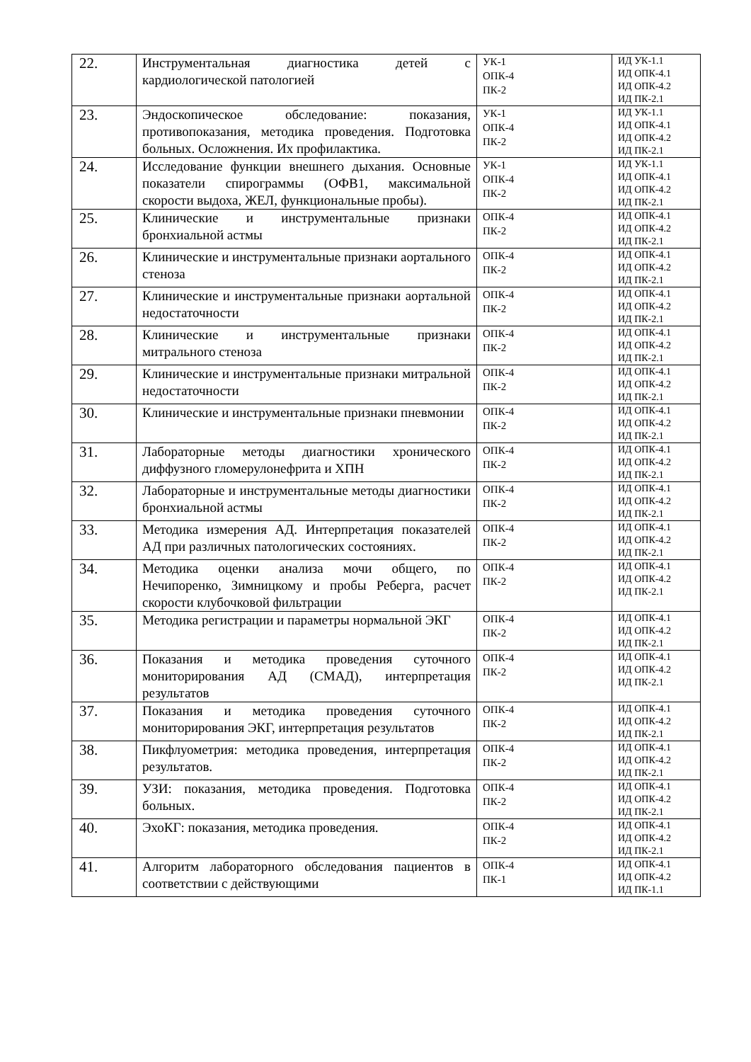| 22. | Инструментальная диагностика детей с кардиологической патологией | УК-1 ОПК-4 ПК-2 | ИД УК-1.1 ИД ОПК-4.1 ИД ОПК-4.2 ИД ПК-2.1 |
| 23. | Эндоскопическое обследование: показания, противопоказания, методика проведения. Подготовка больных. Осложнения. Их профилактика. | УК-1 ОПК-4 ПК-2 | ИД УК-1.1 ИД ОПК-4.1 ИД ОПК-4.2 ИД ПК-2.1 |
| 24. | Исследование функции внешнего дыхания. Основные показатели спирограммы (ОФВ1, максимальной скорости выдоха, ЖЕЛ, функциональные пробы). | УК-1 ОПК-4 ПК-2 | ИД УК-1.1 ИД ОПК-4.1 ИД ОПК-4.2 ИД ПК-2.1 |
| 25. | Клинические и инструментальные признаки бронхиальной астмы | ОПК-4 ПК-2 | ИД ОПК-4.1 ИД ОПК-4.2 ИД ПК-2.1 |
| 26. | Клинические и инструментальные признаки аортального стеноза | ОПК-4 ПК-2 | ИД ОПК-4.1 ИД ОПК-4.2 ИД ПК-2.1 |
| 27. | Клинические и инструментальные признаки аортальной недостаточности | ОПК-4 ПК-2 | ИД ОПК-4.1 ИД ОПК-4.2 ИД ПК-2.1 |
| 28. | Клинические и инструментальные признаки митрального стеноза | ОПК-4 ПК-2 | ИД ОПК-4.1 ИД ОПК-4.2 ИД ПК-2.1 |
| 29. | Клинические и инструментальные признаки митральной недостаточности | ОПК-4 ПК-2 | ИД ОПК-4.1 ИД ОПК-4.2 ИД ПК-2.1 |
| 30. | Клинические и инструментальные признаки пневмонии | ОПК-4 ПК-2 | ИД ОПК-4.1 ИД ОПК-4.2 ИД ПК-2.1 |
| 31. | Лабораторные методы диагностики хронического диффузного гломерулонефрита и ХПН | ОПК-4 ПК-2 | ИД ОПК-4.1 ИД ОПК-4.2 ИД ПК-2.1 |
| 32. | Лабораторные и инструментальные методы диагностики бронхиальной астмы | ОПК-4 ПК-2 | ИД ОПК-4.1 ИД ОПК-4.2 ИД ПК-2.1 |
| 33. | Методика измерения АД. Интерпретация показателей АД при различных патологических состояниях. | ОПК-4 ПК-2 | ИД ОПК-4.1 ИД ОПК-4.2 ИД ПК-2.1 |
| 34. | Методика оценки анализа мочи общего, по Нечипоренко, Зимницкому и пробы Реберга, расчет скорости клубочковой фильтрации | ОПК-4 ПК-2 | ИД ОПК-4.1 ИД ОПК-4.2 ИД ПК-2.1 |
| 35. | Методика регистрации и параметры нормальной ЭКГ | ОПК-4 ПК-2 | ИД ОПК-4.1 ИД ОПК-4.2 ИД ПК-2.1 |
| 36. | Показания и методика проведения суточного мониторирования АД (СМАД), интерпретация результатов | ОПК-4 ПК-2 | ИД ОПК-4.1 ИД ОПК-4.2 ИД ПК-2.1 |
| 37. | Показания и методика проведения суточного мониторирования ЭКГ, интерпретация результатов | ОПК-4 ПК-2 | ИД ОПК-4.1 ИД ОПК-4.2 ИД ПК-2.1 |
| 38. | Пикфлуометрия: методика проведения, интерпретация результатов. | ОПК-4 ПК-2 | ИД ОПК-4.1 ИД ОПК-4.2 ИД ПК-2.1 |
| 39. | УЗИ: показания, методика проведения. Подготовка больных. | ОПК-4 ПК-2 | ИД ОПК-4.1 ИД ОПК-4.2 ИД ПК-2.1 |
| 40. | ЭхоКГ: показания, методика проведения. | ОПК-4 ПК-2 | ИД ОПК-4.1 ИД ОПК-4.2 ИД ПК-2.1 |
| 41. | Алгоритм лабораторного обследования пациентов в соответствии с действующими | ОПК-4 ПК-1 | ИД ОПК-4.1 ИД ОПК-4.2 ИД ПК-1.1 |